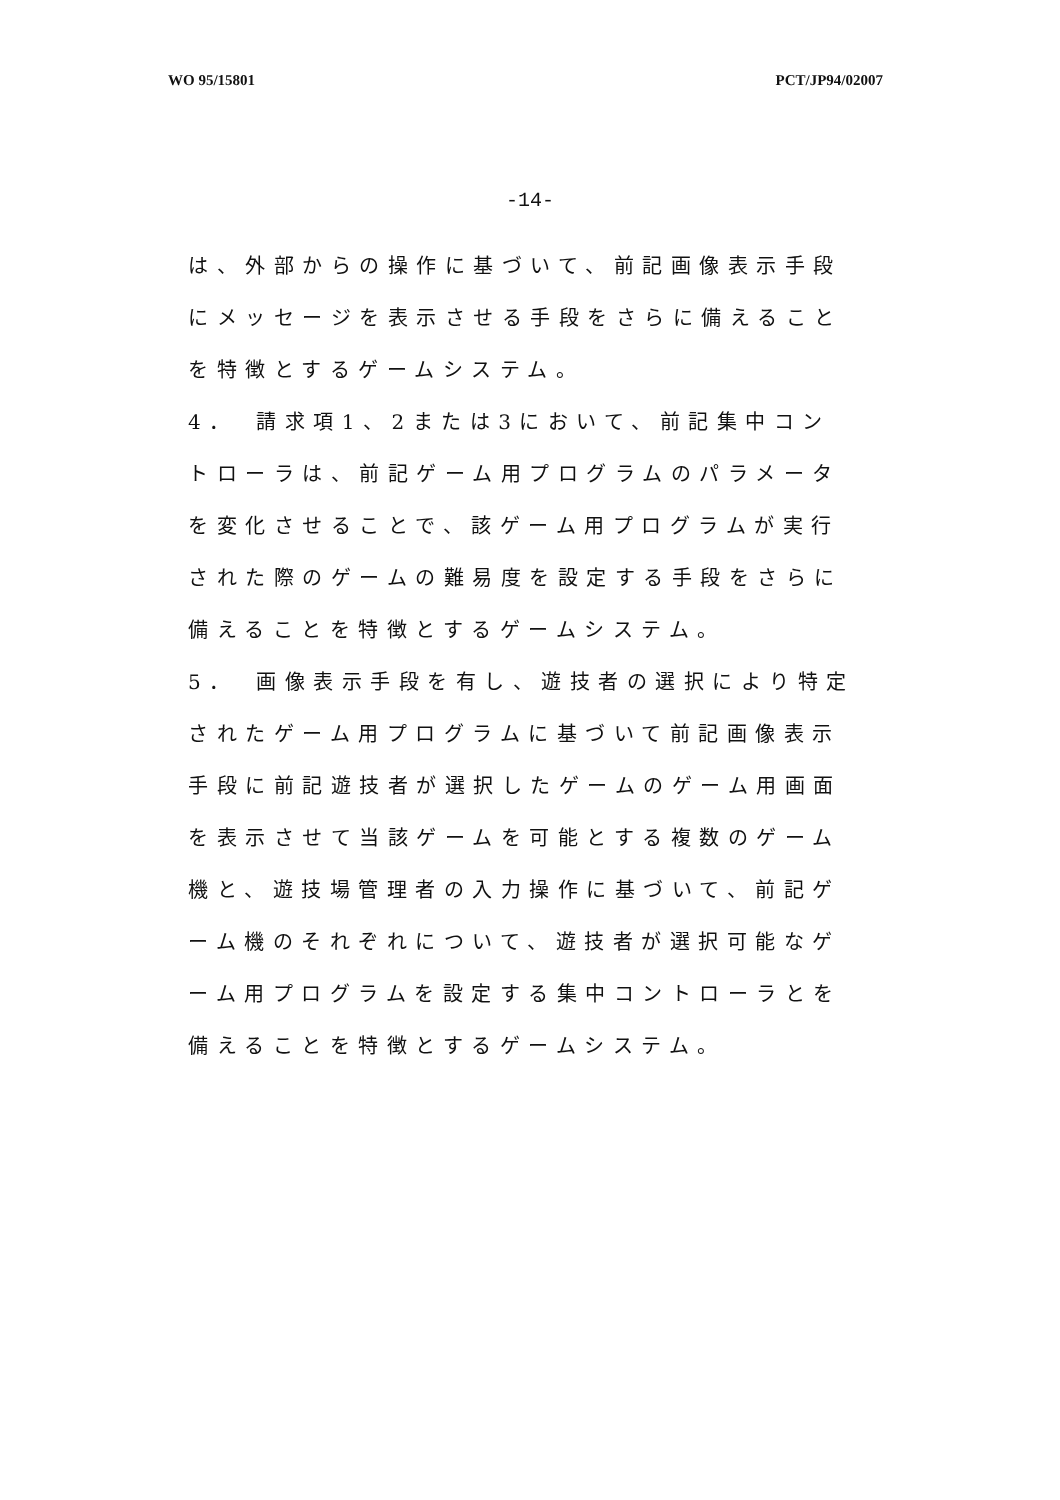WO 95/15801 PCT/JP94/02007
-14-
は、外部からの操作に基づいて、前記画像表示手段にメッセージを表示させる手段をさらに備えることを特徴とするゲームシステム。
4．　請求項1、2または3において、前記集中コントローラは、前記ゲーム用プログラムのパラメータを変化させることで、該ゲーム用プログラムが実行された際のゲームの難易度を設定する手段をさらに備えることを特徴とするゲームシステム。
5．　画像表示手段を有し、遊技者の選択により特定されたゲーム用プログラムに基づいて前記画像表示手段に前記遊技者が選択したゲームのゲーム用画面を表示させて当該ゲームを可能とする複数のゲーム機と、遊技場管理者の入力操作に基づいて、前記ゲーム機のそれぞれについて、遊技者が選択可能なゲーム用プログラムを設定する集中コントローラとを備えることを特徴とするゲームシステム。